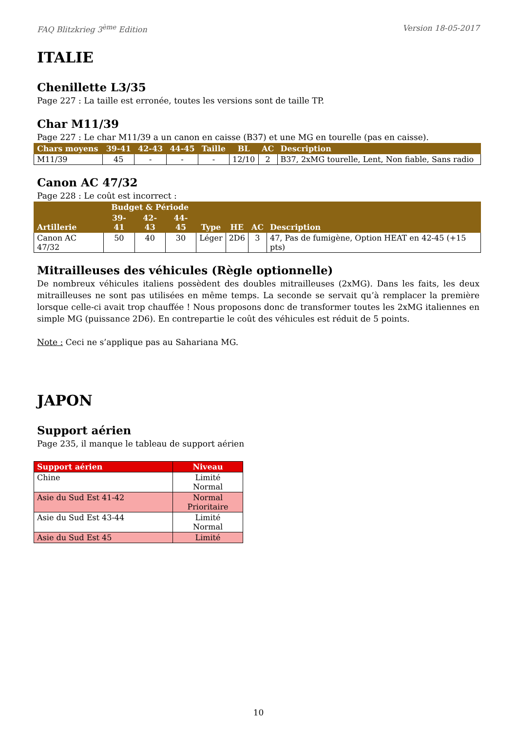FAQ Blitzkrieg 3<sup>ème</sup> Edition Version 18-05-2017
ITALIE
Chenillette L3/35
Page 227 : La taille est erronée, toutes les versions sont de taille TP.
Char M11/39
Page 227 : Le char M11/39 a un canon en caisse (B37) et une MG en tourelle (pas en caisse).
| Chars moyens | 39-41 | 42-43 | 44-45 | Taille | BL | AC | Description |
| --- | --- | --- | --- | --- | --- | --- | --- |
| M11/39 | 45 | - | - | - | 12/10 | 2 | B37, 2xMG tourelle, Lent, Non fiable, Sans radio |
Canon AC 47/32
Page 228 : Le coût est incorrect :
| Artillerie | Budget & Période | | | Type | HE | AC | Description |
| --- | --- | --- | --- | --- | --- | --- | --- |
| | 39-41 | 42-43 | 44-45 | | | | |
| Canon AC 47/32 | 50 | 40 | 30 | Léger | 2D6 | 3 | 47, Pas de fumigène, Option HEAT en 42-45 (+15 pts) |
Mitrailleuses des véhicules (Règle optionnelle)
De nombreux véhicules italiens possèdent des doubles mitrailleuses (2xMG). Dans les faits, les deux mitrailleuses ne sont pas utilisées en même temps. La seconde se servait qu’à remplacer la première lorsque celle-ci avait trop chauffée ! Nous proposons donc de transformer toutes les 2xMG italiennes en simple MG (puissance 2D6). En contrepartie le coût des véhicules est réduit de 5 points.
Note : Ceci ne s’applique pas au Sahariana MG.
JAPON
Support aérien
Page 235, il manque le tableau de support aérien
| Support aérien | Niveau |
| --- | --- |
| Chine | Limité Normal |
| Asie du Sud Est 41-42 | Normal Prioritaire |
| Asie du Sud Est 43-44 | Limité Normal |
| Asie du Sud Est 45 | Limité |
10